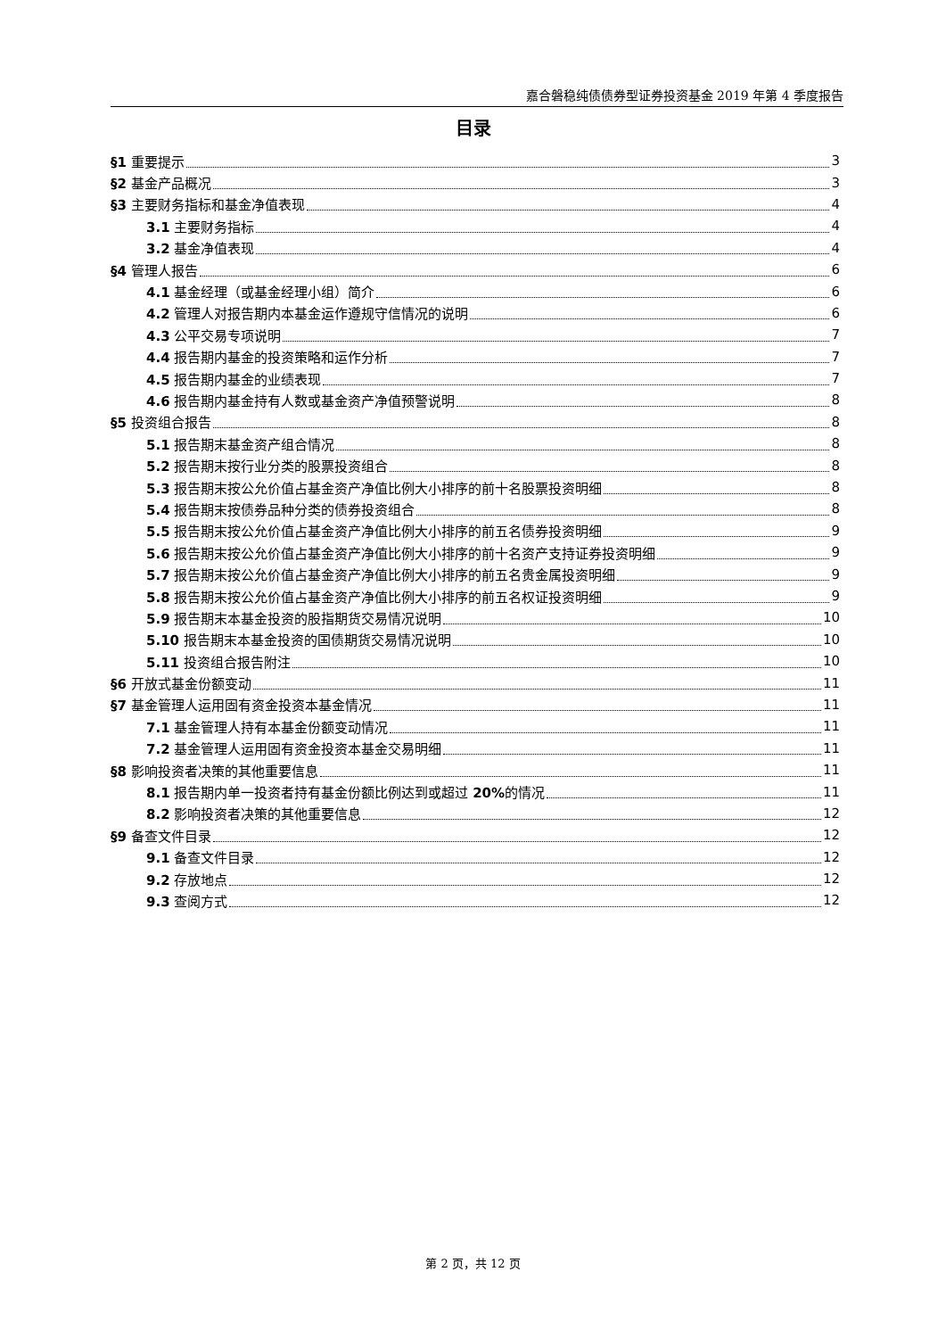嘉合磐稳纯债债券型证券投资基金 2019 年第 4 季度报告
目录
§1 重要提示 3
§2 基金产品概况 3
§3 主要财务指标和基金净值表现 4
3.1 主要财务指标 4
3.2 基金净值表现 4
§4 管理人报告 6
4.1 基金经理（或基金经理小组）简介 6
4.2 管理人对报告期内本基金运作遵规守信情况的说明 6
4.3 公平交易专项说明 7
4.4 报告期内基金的投资策略和运作分析 7
4.5 报告期内基金的业绩表现 7
4.6 报告期内基金持有人数或基金资产净值预警说明 8
§5 投资组合报告 8
5.1 报告期末基金资产组合情况 8
5.2 报告期末按行业分类的股票投资组合 8
5.3 报告期末按公允价值占基金资产净值比例大小排序的前十名股票投资明细 8
5.4 报告期末按债券品种分类的债券投资组合 8
5.5 报告期末按公允价值占基金资产净值比例大小排序的前五名债券投资明细 9
5.6 报告期末按公允价值占基金资产净值比例大小排序的前十名资产支持证券投资明细 9
5.7 报告期末按公允价值占基金资产净值比例大小排序的前五名贵金属投资明细 9
5.8 报告期末按公允价值占基金资产净值比例大小排序的前五名权证投资明细 9
5.9 报告期末本基金投资的股指期货交易情况说明 10
5.10 报告期末本基金投资的国债期货交易情况说明 10
5.11 投资组合报告附注 10
§6 开放式基金份额变动 11
§7 基金管理人运用固有资金投资本基金情况 11
7.1 基金管理人持有本基金份额变动情况 11
7.2 基金管理人运用固有资金投资本基金交易明细 11
§8 影响投资者决策的其他重要信息 11
8.1 报告期内单一投资者持有基金份额比例达到或超过 20% 的情况 11
8.2 影响投资者决策的其他重要信息 12
§9 备查文件目录 12
9.1 备查文件目录 12
9.2 存放地点 12
9.3 查阅方式 12
第 2 页，共 12 页